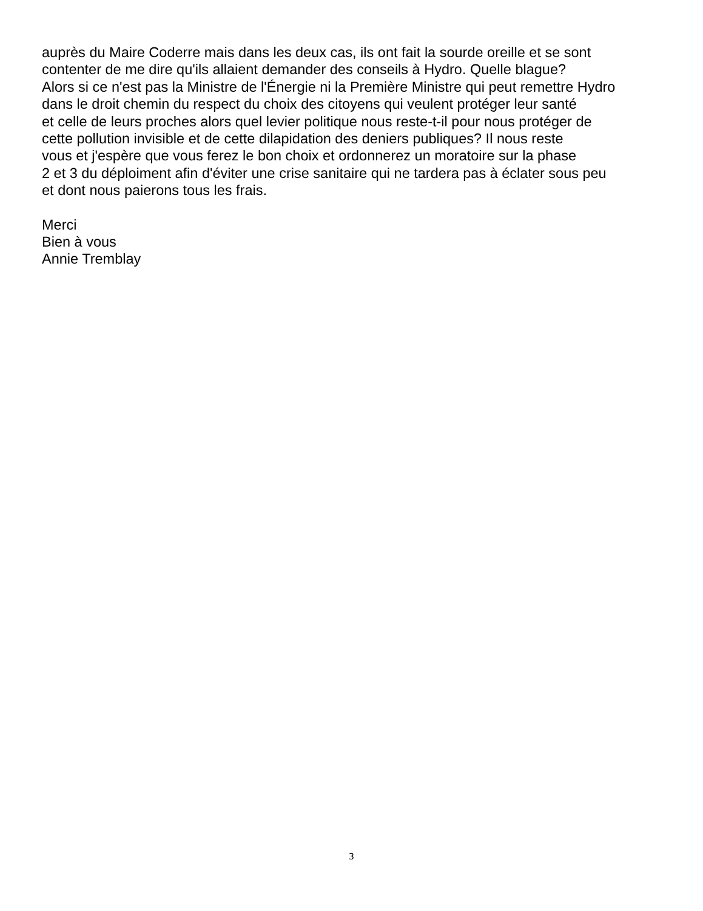auprès du Maire Coderre mais dans les deux cas, ils ont fait la sourde oreille et se sont
contenter de me dire qu'ils allaient demander des conseils à Hydro. Quelle blague?
Alors si ce n'est pas la Ministre de l'Énergie ni la Première Ministre qui peut remettre Hydro
dans le droit chemin du respect du choix des citoyens qui veulent protéger leur santé
et celle de leurs proches alors quel levier politique nous reste-t-il pour nous protéger de
cette pollution invisible et de cette dilapidation des deniers publiques? Il nous reste
vous et j'espère que vous ferez le bon choix et ordonnerez un moratoire sur la phase
2 et 3 du déploiment afin d'éviter une crise sanitaire qui ne tardera pas à éclater sous peu
et dont nous paierons tous les frais.
Merci
Bien à vous
Annie Tremblay
3